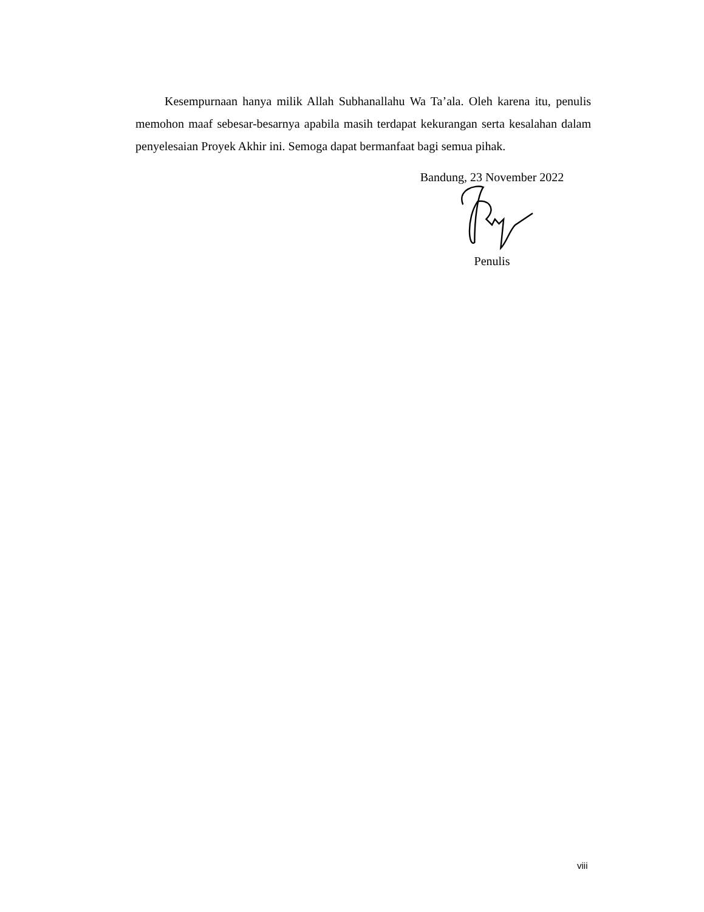Kesempurnaan hanya milik Allah Subhanallahu Wa Ta’ala. Oleh karena itu, penulis memohon maaf sebesar-besarnya apabila masih terdapat kekurangan serta kesalahan dalam penyelesaian Proyek Akhir ini. Semoga dapat bermanfaat bagi semua pihak.
Bandung, 23 November 2022
Penulis
viii